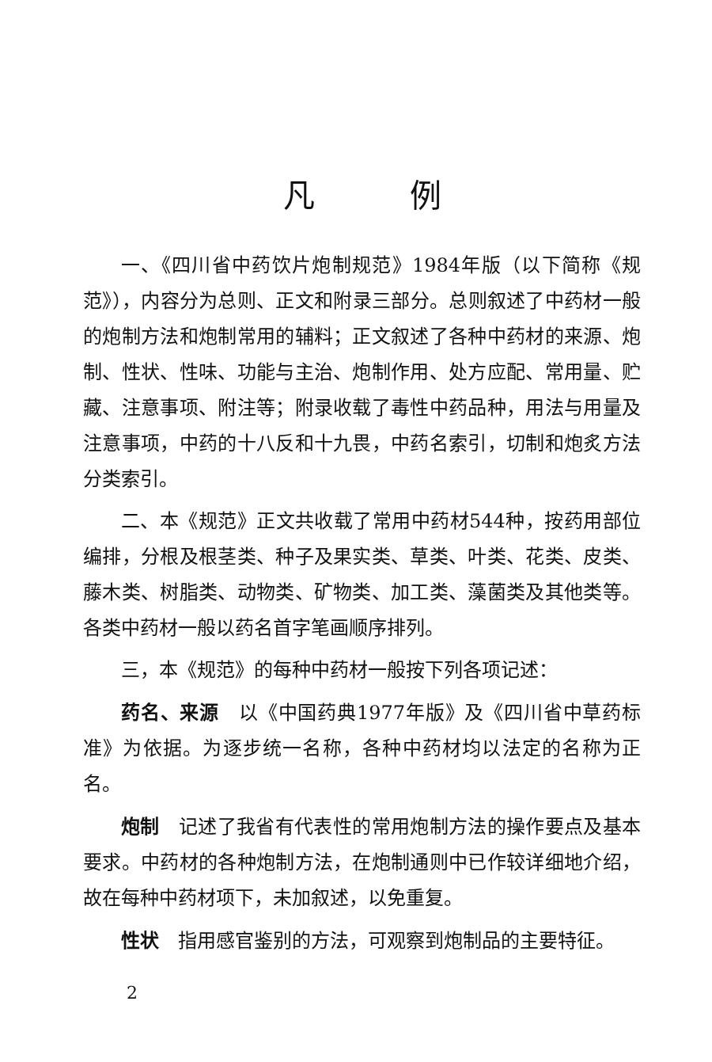凡例
一、《四川省中药饮片炮制规范》1984年版（以下简称《规范》），内容分为总则、正文和附录三部分。总则叙述了中药材一般的炮制方法和炮制常用的辅料；正文叙述了各种中药材的来源、炮制、性状、性味、功能与主治、炮制作用、处方应配、常用量、贮藏、注意事项、附注等；附录收载了毒性中药品种，用法与用量及注意事项，中药的十八反和十九畏，中药名索引，切制和炮炙方法分类索引。
二、本《规范》正文共收载了常用中药材544种，按药用部位编排，分根及根茎类、种子及果实类、草类、叶类、花类、皮类、藤木类、树脂类、动物类、矿物类、加工类、藻菌类及其他类等。各类中药材一般以药名首字笔画顺序排列。
三，本《规范》的每种中药材一般按下列各项记述：
药名、来源　以《中国药典1977年版》及《四川省中草药标准》为依据。为逐步统一名称，各种中药材均以法定的名称为正名。
炮制　记述了我省有代表性的常用炮制方法的操作要点及基本要求。中药材的各种炮制方法，在炮制通则中已作较详细地介绍，故在每种中药材项下，未加叙述，以免重复。
性状　指用感官鉴别的方法，可观察到炮制品的主要特征。
2